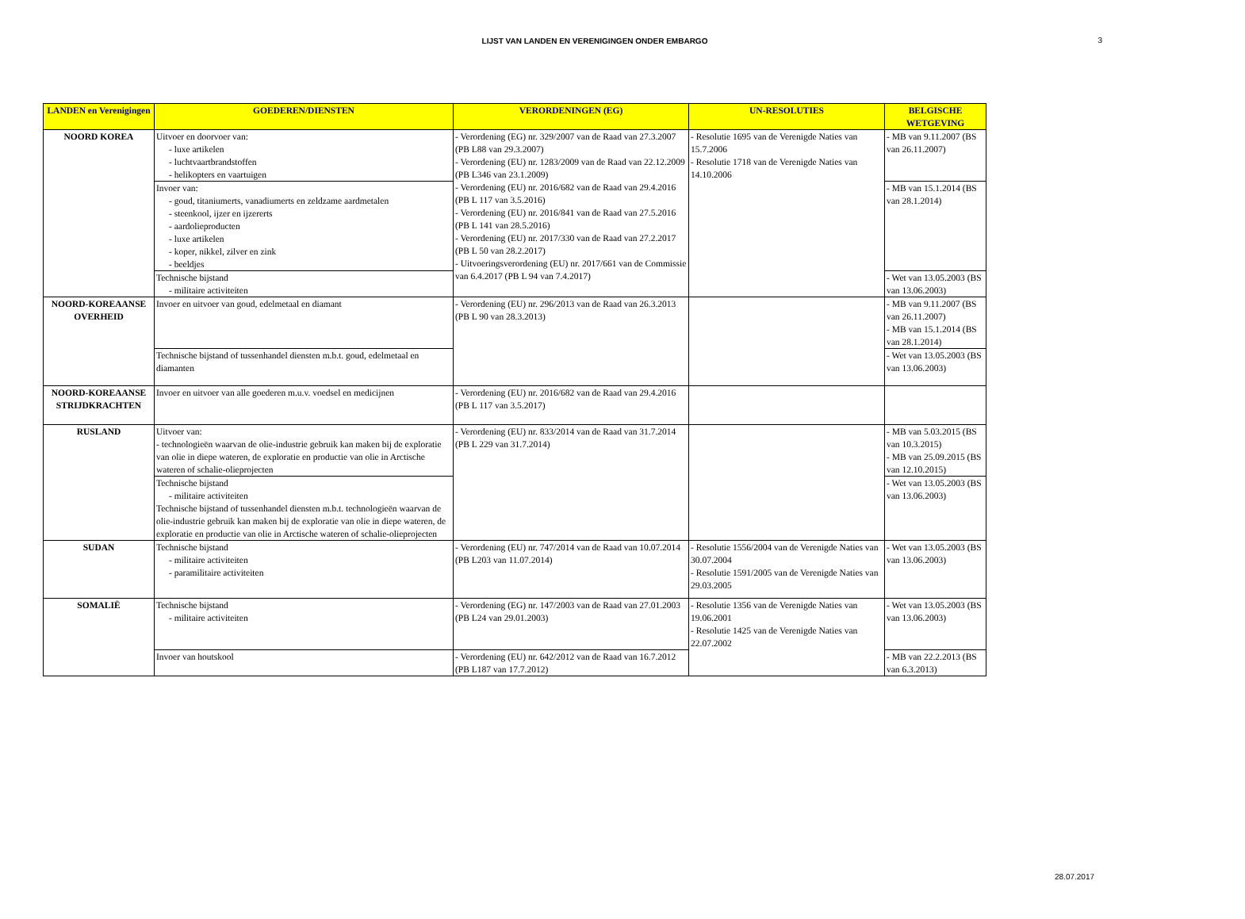LIJST VAN LANDEN EN VERENIGINGEN ONDER EMBARGO
3
| LANDEN en Verenigingen | GOEDEREN/DIENSTEN | VERORDENINGEN (EG) | UN-RESOLUTIES | BELGISCHE WETGEVING |
| --- | --- | --- | --- | --- |
| NOORD KOREA | Uitvoer en doorvoer van: - luxe artikelen - luchtvaartbrandstoffen - helikopters en vaartuigen | - Verordening (EG) nr. 329/2007 van de Raad van 27.3.2007 (PB L88 van 29.3.2007) - Verordening (EU) nr. 1283/2009 van de Raad van 22.12.2009 (PB L346 van 23.1.2009) - Verordening (EU) nr. 2016/682 van de Raad van 29.4.2016 (PB L 117 van 3.5.2016) - Verordening (EU) nr. 2016/841 van de Raad van 27.5.2016 (PB L 141 van 28.5.2016) - Verordening (EU) nr. 2017/330 van de Raad van 27.2.2017 (PB L 50 van 28.2.2017) - Uitvoeringsverordening (EU) nr. 2017/661 van de Commissie van 6.4.2017 (PB L 94 van 7.4.2017) | - Resolutie 1695 van de Verenigde Naties van 15.7.2006 - Resolutie 1718 van de Verenigde Naties van 14.10.2006 | - MB van 9.11.2007 (BS van 26.11.2007) |
| | Invoer van: - goud, titaniumerts, vanadiumerts en zeldzame aardmetalen - steenkool, ijzer en ijzererts - aardolieproducten - luxe artikelen - koper, nikkel, zilver en zink - beeldjes | | | - MB van 15.1.2014 (BS van 28.1.2014) |
| | Technische bijstand - militaire activiteiten | | | - Wet van 13.05.2003 (BS van 13.06.2003) |
| NOORD-KOREAANSE OVERHEID | Invoer en uitvoer van goud, edelmetaal en diamant | - Verordening (EU) nr. 296/2013 van de Raad van 26.3.2013 (PB L 90 van 28.3.2013) | | - MB van 9.11.2007 (BS van 26.11.2007) - MB van 15.1.2014 (BS van 28.1.2014) |
| | Technische bijstand of tussenhandel diensten m.b.t. goud, edelmetaal en diamanten | | | - Wet van 13.05.2003 (BS van 13.06.2003) |
| NOORD-KOREAANSE STRIJDKRACHTEN | Invoer en uitvoer van alle goederen m.u.v. voedsel en medicijnen | - Verordening (EU) nr. 2016/682 van de Raad van 29.4.2016 (PB L 117 van 3.5.2017) | | |
| RUSLAND | Uitvoer van: - technologieën waarvan de olie-industrie gebruik kan maken bij de exploratie van olie in diepe wateren, de exploratie en productie van olie in Arctische wateren of schalie-olieprojecten | - Verordening (EU) nr. 833/2014 van de Raad van 31.7.2014 (PB L 229 van 31.7.2014) | | - MB van 5.03.2015 (BS van 10.3.2015) - MB van 25.09.2015 (BS van 12.10.2015) |
| | Technische bijstand - militaire activiteiten Technische bijstand of tussenhandel diensten m.b.t. technologieën waarvan de olie-industrie gebruik kan maken bij de exploratie van olie in diepe wateren, de exploratie en productie van olie in Arctische wateren of schalie-olieprojecten | | | - Wet van 13.05.2003 (BS van 13.06.2003) |
| SUDAN | Technische bijstand - militaire activiteiten - paramilitaire activiteiten | - Verordening (EU) nr. 747/2014 van de Raad van 10.07.2014 (PB L203 van 11.07.2014) | - Resolutie 1556/2004 van de Verenigde Naties van 30.07.2004 - Resolutie 1591/2005 van de Verenigde Naties van 29.03.2005 | - Wet van 13.05.2003 (BS van 13.06.2003) |
| SOMALIË | Technische bijstand - militaire activiteiten | - Verordening (EG) nr. 147/2003 van de Raad van 27.01.2003 (PB L24 van 29.01.2003) | - Resolutie 1356 van de Verenigde Naties van 19.06.2001 - Resolutie 1425 van de Verenigde Naties van 22.07.2002 | - Wet van 13.05.2003 (BS van 13.06.2003) |
| | Invoer van houtskool | - Verordening (EU) nr. 642/2012 van de Raad van 16.7.2012 (PB L187 van 17.7.2012) | | - MB van 22.2.2013 (BS van 6.3.2013) |
28.07.2017